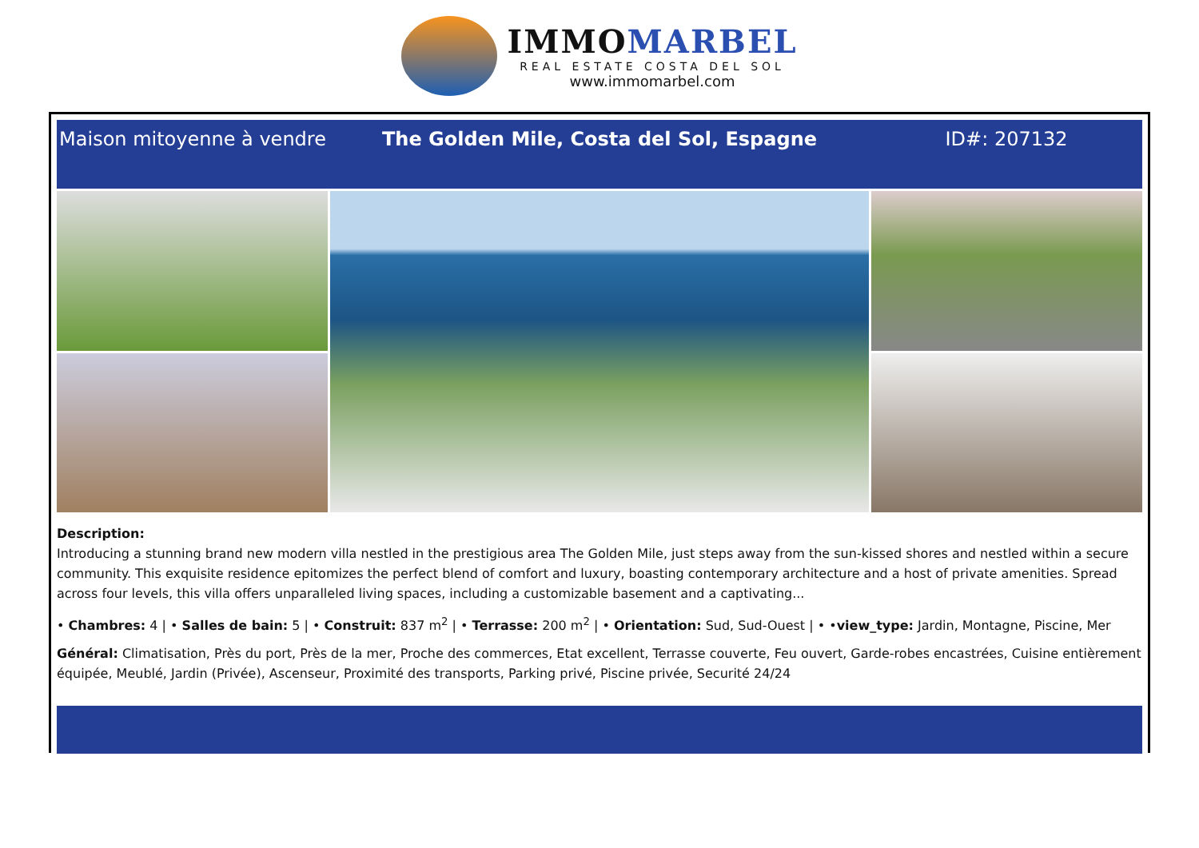IMMOMARBEL
REAL ESTATE COSTA DEL SOL
www.immomarbel.com
Maison mitoyenne à vendre
The Golden Mile, Costa del Sol, Espagne
ID#: 207132
Description:
Introducing a stunning brand new modern villa nestled in the prestigious area The Golden Mile, just steps away from the sun-kissed shores and nestled within a secure community. This exquisite residence epitomizes the perfect blend of comfort and luxury, boasting contemporary architecture and a host of private amenities. Spread across four levels, this villa offers unparalleled living spaces, including a customizable basement and a captivating...
• Chambres: 4 | • Salles de bain: 5 | • Construit: 837 m<sup>2</sup> | • Terrasse: 200 m<sup>2</sup> | • Orientation: Sud, Sud-Ouest | • •view_type: Jardin, Montagne, Piscine, Mer
Général: Climatisation, Près du port, Près de la mer, Proche des commerces, Etat excellent, Terrasse couverte, Feu ouvert, Garde-robes encastrées, Cuisine entièrement équipée, Meublé, Jardin (Privée), Ascenseur, Proximité des transports, Parking privé, Piscine privée, Securité 24/24